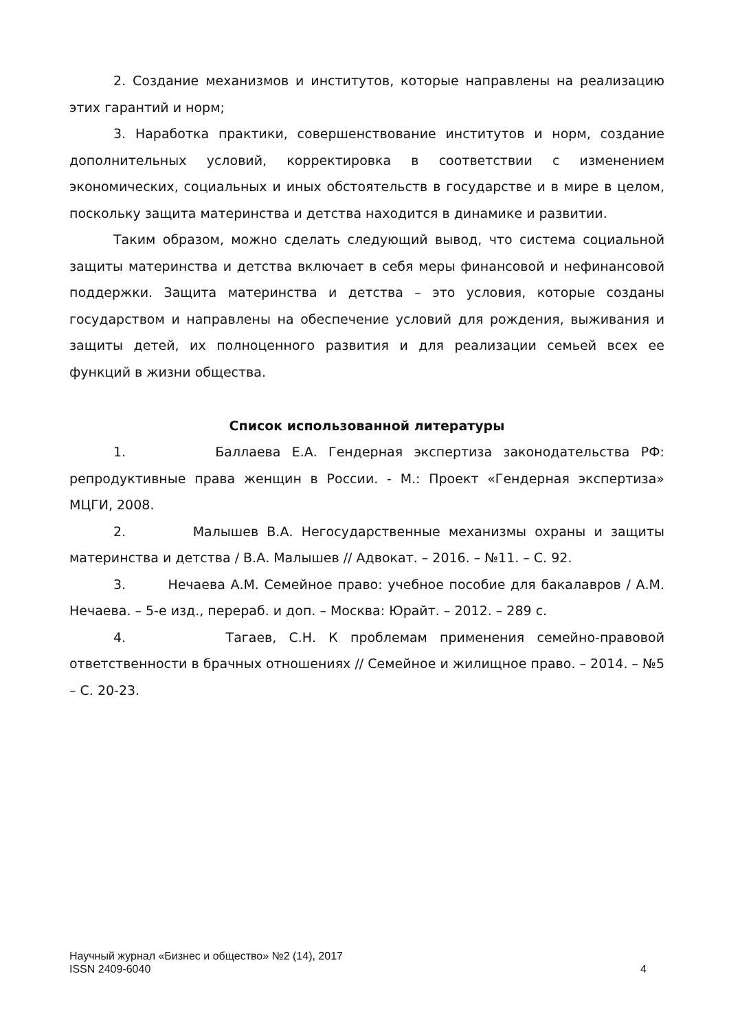2. Создание механизмов и институтов, которые направлены на реализацию этих гарантий и норм;
3. Наработка практики, совершенствование институтов и норм, создание дополнительных условий, корректировка в соответствии с изменением экономических, социальных и иных обстоятельств в государстве и в мире в целом, поскольку защита материнства и детства находится в динамике и развитии.
Таким образом, можно сделать следующий вывод, что система социальной защиты материнства и детства включает в себя меры финансовой и нефинансовой поддержки. Защита материнства и детства – это условия, которые созданы государством и направлены на обеспечение условий для рождения, выживания и защиты детей, их полноценного развития и для реализации семьей всех ее функций в жизни общества.
Список использованной литературы
1. Баллаева Е.А. Гендерная экспертиза законодательства РФ: репродуктивные права женщин в России. - М.: Проект «Гендерная экспертиза» МЦГИ, 2008.
2. Малышев В.А. Негосударственные механизмы охраны и защиты материнства и детства / В.А. Малышев // Адвокат. – 2016. – №11. – С. 92.
3. Нечаева А.М. Семейное право: учебное пособие для бакалавров / А.М. Нечаева. – 5-е изд., перераб. и доп. – Москва: Юрайт. – 2012. – 289 с.
4. Тагаев, С.Н. К проблемам применения семейно-правовой ответственности в брачных отношениях // Семейное и жилищное право. – 2014. – №5 – С. 20-23.
Научный журнал «Бизнес и общество» №2 (14), 2017
ISSN 2409-6040 4